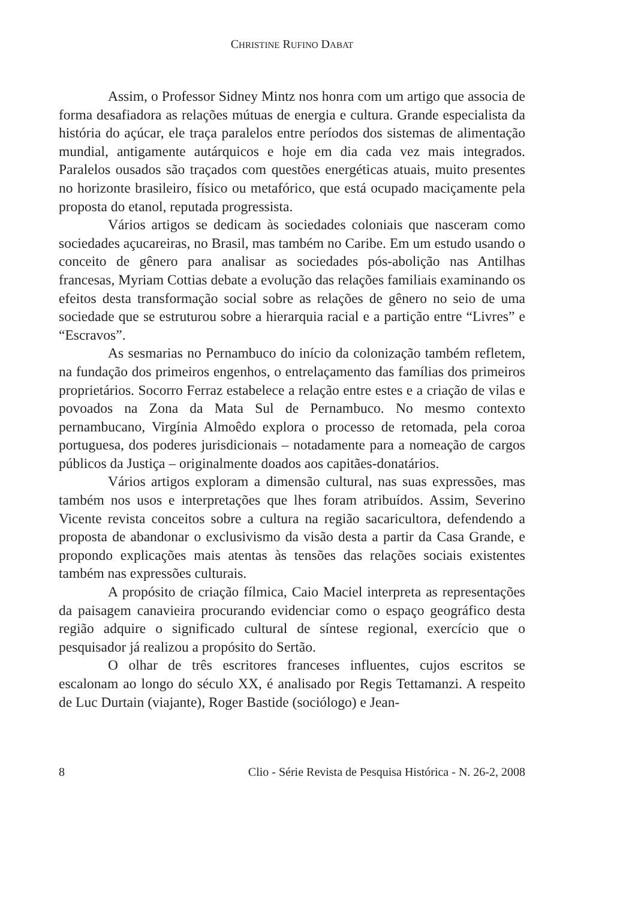CHRISTINE RUFINO DABAT
Assim, o Professor Sidney Mintz nos honra com um artigo que associa de forma desafiadora as relações mútuas de energia e cultura. Grande especialista da história do açúcar, ele traça paralelos entre períodos dos sistemas de alimentação mundial, antigamente autárquicos e hoje em dia cada vez mais integrados. Paralelos ousados são traçados com questões energéticas atuais, muito presentes no horizonte brasileiro, físico ou metafórico, que está ocupado maciçamente pela proposta do etanol, reputada progressista.
Vários artigos se dedicam às sociedades coloniais que nasceram como sociedades açucareiras, no Brasil, mas também no Caribe. Em um estudo usando o conceito de gênero para analisar as sociedades pós-abolição nas Antilhas francesas, Myriam Cottias debate a evolução das relações familiais examinando os efeitos desta transformação social sobre as relações de gênero no seio de uma sociedade que se estruturou sobre a hierarquia racial e a partição entre “Livres” e “Escravos”.
As sesmarias no Pernambuco do início da colonização também refletem, na fundação dos primeiros engenhos, o entrelaçamento das famílias dos primeiros proprietários. Socorro Ferraz estabelece a relação entre estes e a criação de vilas e povoados na Zona da Mata Sul de Pernambuco. No mesmo contexto pernambucano, Virgínia Almoêdo explora o processo de retomada, pela coroa portuguesa, dos poderes jurisdicionais – notadamente para a nomeação de cargos públicos da Justiça – originalmente doados aos capitães-donatários.
Vários artigos exploram a dimensão cultural, nas suas expressões, mas também nos usos e interpretações que lhes foram atribuídos. Assim, Severino Vicente revista conceitos sobre a cultura na região sacaricultora, defendendo a proposta de abandonar o exclusivismo da visão desta a partir da Casa Grande, e propondo explicações mais atentas às tensões das relações sociais existentes também nas expressões culturais.
A propósito de criação fílmica, Caio Maciel interpreta as representações da paisagem canavieira procurando evidenciar como o espaço geográfico desta região adquire o significado cultural de síntese regional, exercício que o pesquisador já realizou a propósito do Sertão.
O olhar de três escritores franceses influentes, cujos escritos se escalonam ao longo do século XX, é analisado por Regis Tettamanzi. A respeito de Luc Durtain (viajante), Roger Bastide (sociólogo) e Jean-
8 Clio - Série Revista de Pesquisa Histórica - N. 26-2, 2008